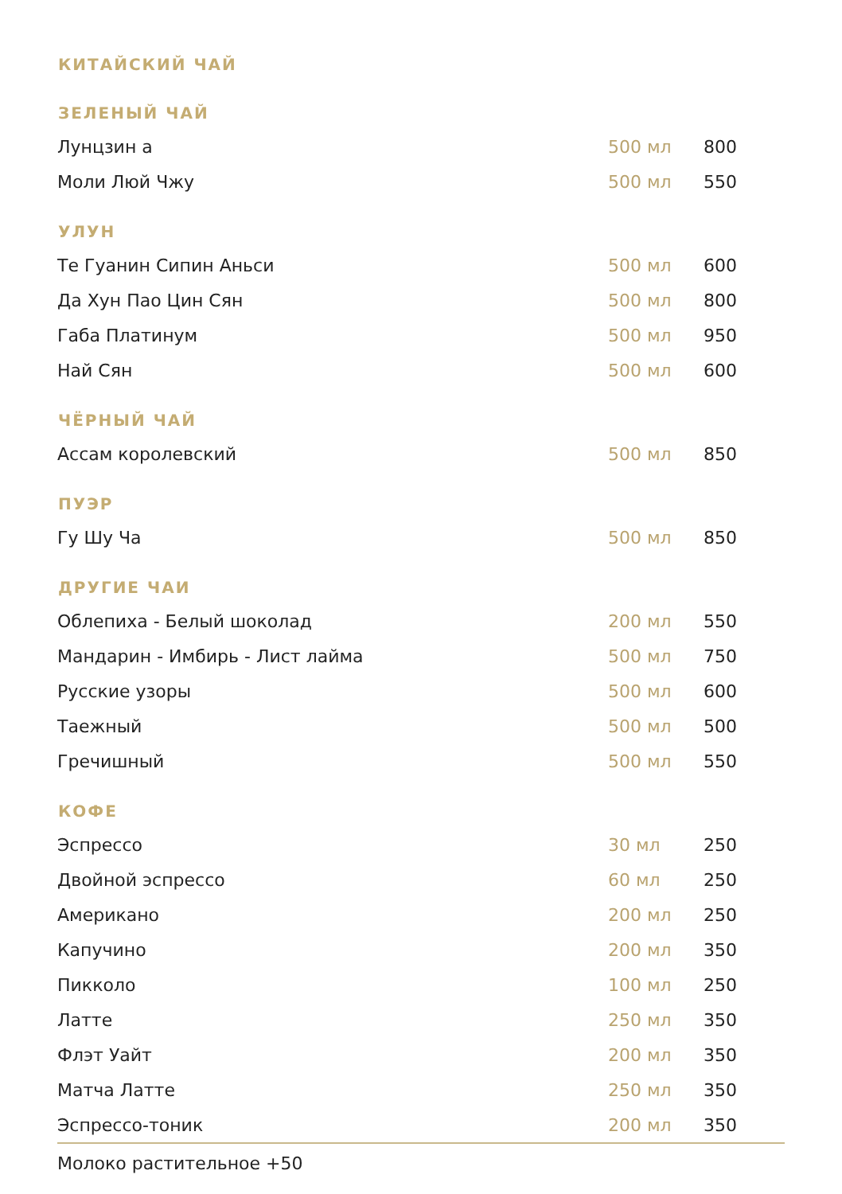| КИТАЙСКИЙ ЧАЙ | | |
| --- | --- | --- |
| ЗЕЛЕНЫЙ ЧАЙ | | |
| Лунцзин а | 500 мл | 800 |
| Моли Люй Чжу | 500 мл | 550 |
| УЛУН | | |
| Те Гуанин Сипин Аньси | 500 мл | 600 |
| Да Хун Пао Цин Сян | 500 мл | 800 |
| Габа Платинум | 500 мл | 950 |
| Най Сян | 500 мл | 600 |
| ЧЁРНЫЙ ЧАЙ | | |
| Ассам королевский | 500 мл | 850 |
| ПУЭР | | |
| Гу Шу Ча | 500 мл | 850 |
| ДРУГИЕ ЧАИ | | |
| Облепиха - Белый шоколад | 200 мл | 550 |
| Мандарин - Имбирь - Лист лайма | 500 мл | 750 |
| Русские узоры | 500 мл | 600 |
| Таежный | 500 мл | 500 |
| Гречишный | 500 мл | 550 |
| КОФЕ | | |
| Эспрессо | 30 мл | 250 |
| Двойной эспрессо | 60 мл | 250 |
| Американо | 200 мл | 250 |
| Капучино | 200 мл | 350 |
| Пикколо | 100 мл | 250 |
| Латте | 250 мл | 350 |
| Флэт Уайт | 200 мл | 350 |
| Матча Латте | 250 мл | 350 |
| Эспрессо-тоник | 200 мл | 350 |
Молоко растительное +50